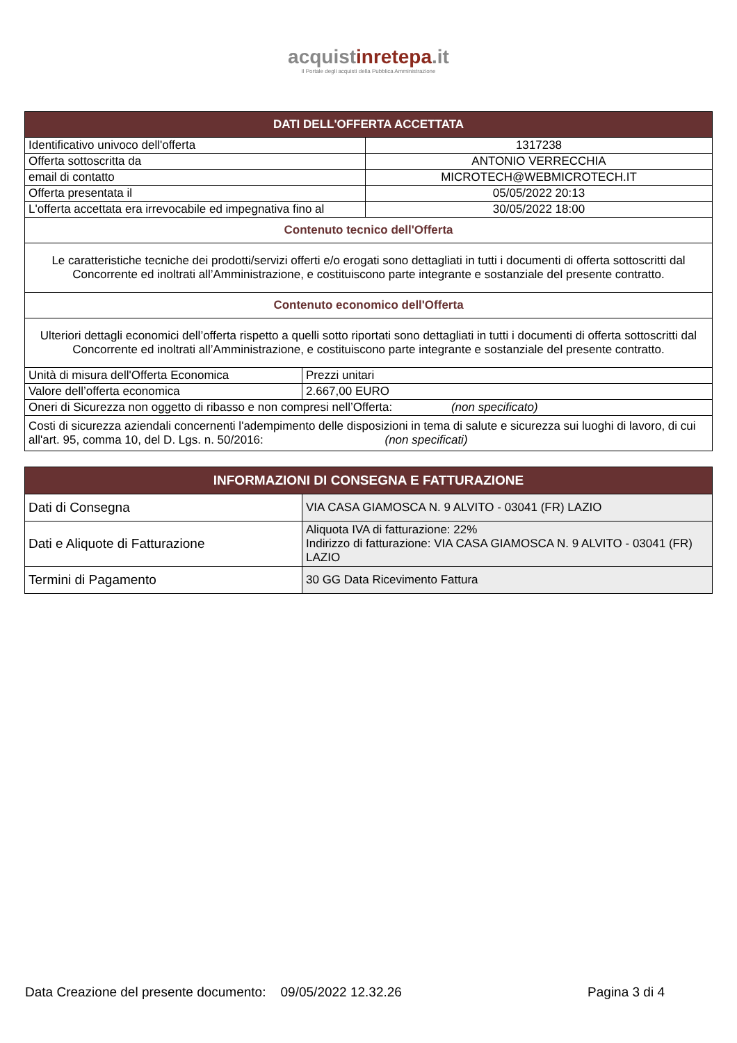acquistinrete pa.it
Il Portale degli acquisti della Pubblica Amministrazione
| DATI DELL'OFFERTA ACCETTATA | | |
| --- | --- | --- |
| Identificativo univoco dell'offerta | | 1317238 |
| Offerta sottoscritta da | | ANTONIO VERRECCHIA |
| email di contatto | | MICROTECH@WEBMICROTECH.IT |
| Offerta presentata il | | 05/05/2022 20:13 |
| L'offerta accettata era irrevocabile ed impegnativa fino al | | 30/05/2022 18:00 |
| Contenuto tecnico dell'Offerta | | |
| Le caratteristiche tecniche dei prodotti/servizi offerti e/o erogati sono dettagliati in tutti i documenti di offerta sottoscritti dal Concorrente ed inoltrati all’Amministrazione, e costituiscono parte integrante e sostanziale del presente contratto. | | |
| Contenuto economico dell'Offerta | | |
| Ulteriori dettagli economici dell’offerta rispetto a quelli sotto riportati sono dettagliati in tutti i documenti di offerta sottoscritti dal Concorrente ed inoltrati all’Amministrazione, e costituiscono parte integrante e sostanziale del presente contratto. | | |
| Unità di misura dell'Offerta Economica | Prezzi unitari | |
| Valore dell’offerta economica | 2.667,00 EURO | |
| Oneri di Sicurezza non oggetto di ribasso e non compresi nell’Offerta: (non specificato) | | |
| Costi di sicurezza aziendali concernenti l'adempimento delle disposizioni in tema di salute e sicurezza sui luoghi di lavoro, di cui all'art. 95, comma 10, del D. Lgs. n. 50/2016: (non specificati) | | |
| INFORMAZIONI DI CONSEGNA E FATTURAZIONE | |
| --- | --- |
| Dati di Consegna | VIA CASA GIAMOSCA N. 9 ALVITO - 03041 (FR) LAZIO |
| Dati e Aliquote di Fatturazione | Aliquota IVA di fatturazione: 22% Indirizzo di fatturazione: VIA CASA GIAMOSCA N. 9 ALVITO - 03041 (FR) LAZIO |
| Termini di Pagamento | 30 GG Data Ricevimento Fattura |
Data Creazione del presente documento: 09/05/2022 12.32.26 Pagina 3 di 4